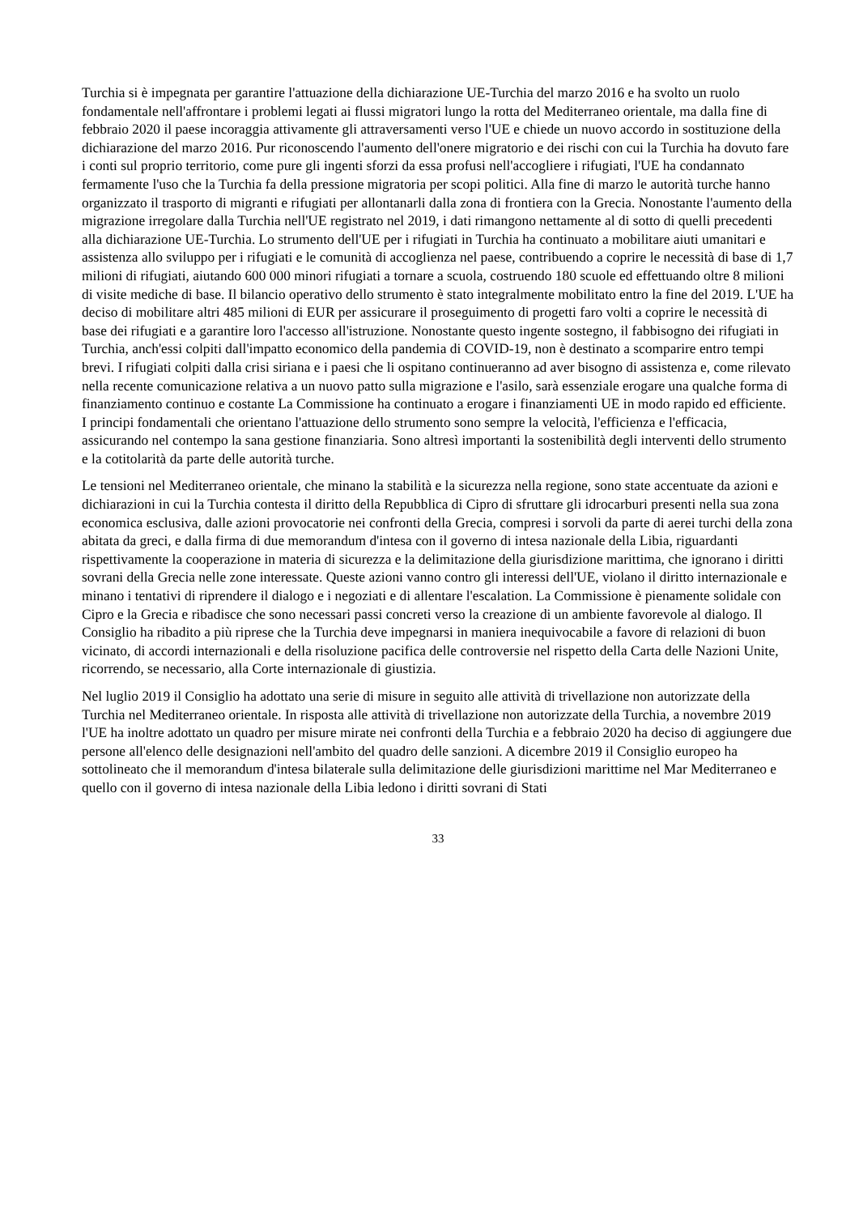Turchia si è impegnata per garantire l'attuazione della dichiarazione UE-Turchia del marzo 2016 e ha svolto un ruolo fondamentale nell'affrontare i problemi legati ai flussi migratori lungo la rotta del Mediterraneo orientale, ma dalla fine di febbraio 2020 il paese incoraggia attivamente gli attraversamenti verso l'UE e chiede un nuovo accordo in sostituzione della dichiarazione del marzo 2016. Pur riconoscendo l'aumento dell'onere migratorio e dei rischi con cui la Turchia ha dovuto fare i conti sul proprio territorio, come pure gli ingenti sforzi da essa profusi nell'accogliere i rifugiati, l'UE ha condannato fermamente l'uso che la Turchia fa della pressione migratoria per scopi politici. Alla fine di marzo le autorità turche hanno organizzato il trasporto di migranti e rifugiati per allontanarli dalla zona di frontiera con la Grecia. Nonostante l'aumento della migrazione irregolare dalla Turchia nell'UE registrato nel 2019, i dati rimangono nettamente al di sotto di quelli precedenti alla dichiarazione UE-Turchia. Lo strumento dell'UE per i rifugiati in Turchia ha continuato a mobilitare aiuti umanitari e assistenza allo sviluppo per i rifugiati e le comunità di accoglienza nel paese, contribuendo a coprire le necessità di base di 1,7 milioni di rifugiati, aiutando 600 000 minori rifugiati a tornare a scuola, costruendo 180 scuole ed effettuando oltre 8 milioni di visite mediche di base. Il bilancio operativo dello strumento è stato integralmente mobilitato entro la fine del 2019. L'UE ha deciso di mobilitare altri 485 milioni di EUR per assicurare il proseguimento di progetti faro volti a coprire le necessità di base dei rifugiati e a garantire loro l'accesso all'istruzione. Nonostante questo ingente sostegno, il fabbisogno dei rifugiati in Turchia, anch'essi colpiti dall'impatto economico della pandemia di COVID-19, non è destinato a scomparire entro tempi brevi. I rifugiati colpiti dalla crisi siriana e i paesi che li ospitano continueranno ad aver bisogno di assistenza e, come rilevato nella recente comunicazione relativa a un nuovo patto sulla migrazione e l'asilo, sarà essenziale erogare una qualche forma di finanziamento continuo e costante La Commissione ha continuato a erogare i finanziamenti UE in modo rapido ed efficiente. I principi fondamentali che orientano l'attuazione dello strumento sono sempre la velocità, l'efficienza e l'efficacia, assicurando nel contempo la sana gestione finanziaria. Sono altresì importanti la sostenibilità degli interventi dello strumento e la cotitolarità da parte delle autorità turche.
Le tensioni nel Mediterraneo orientale, che minano la stabilità e la sicurezza nella regione, sono state accentuate da azioni e dichiarazioni in cui la Turchia contesta il diritto della Repubblica di Cipro di sfruttare gli idrocarburi presenti nella sua zona economica esclusiva, dalle azioni provocatorie nei confronti della Grecia, compresi i sorvoli da parte di aerei turchi della zona abitata da greci, e dalla firma di due memorandum d'intesa con il governo di intesa nazionale della Libia, riguardanti rispettivamente la cooperazione in materia di sicurezza e la delimitazione della giurisdizione marittima, che ignorano i diritti sovrani della Grecia nelle zone interessate. Queste azioni vanno contro gli interessi dell'UE, violano il diritto internazionale e minano i tentativi di riprendere il dialogo e i negoziati e di allentare l'escalation. La Commissione è pienamente solidale con Cipro e la Grecia e ribadisce che sono necessari passi concreti verso la creazione di un ambiente favorevole al dialogo. Il Consiglio ha ribadito a più riprese che la Turchia deve impegnarsi in maniera inequivocabile a favore di relazioni di buon vicinato, di accordi internazionali e della risoluzione pacifica delle controversie nel rispetto della Carta delle Nazioni Unite, ricorrendo, se necessario, alla Corte internazionale di giustizia.
Nel luglio 2019 il Consiglio ha adottato una serie di misure in seguito alle attività di trivellazione non autorizzate della Turchia nel Mediterraneo orientale. In risposta alle attività di trivellazione non autorizzate della Turchia, a novembre 2019 l'UE ha inoltre adottato un quadro per misure mirate nei confronti della Turchia e a febbraio 2020 ha deciso di aggiungere due persone all'elenco delle designazioni nell'ambito del quadro delle sanzioni. A dicembre 2019 il Consiglio europeo ha sottolineato che il memorandum d'intesa bilaterale sulla delimitazione delle giurisdizioni marittime nel Mar Mediterraneo e quello con il governo di intesa nazionale della Libia ledono i diritti sovrani di Stati
33